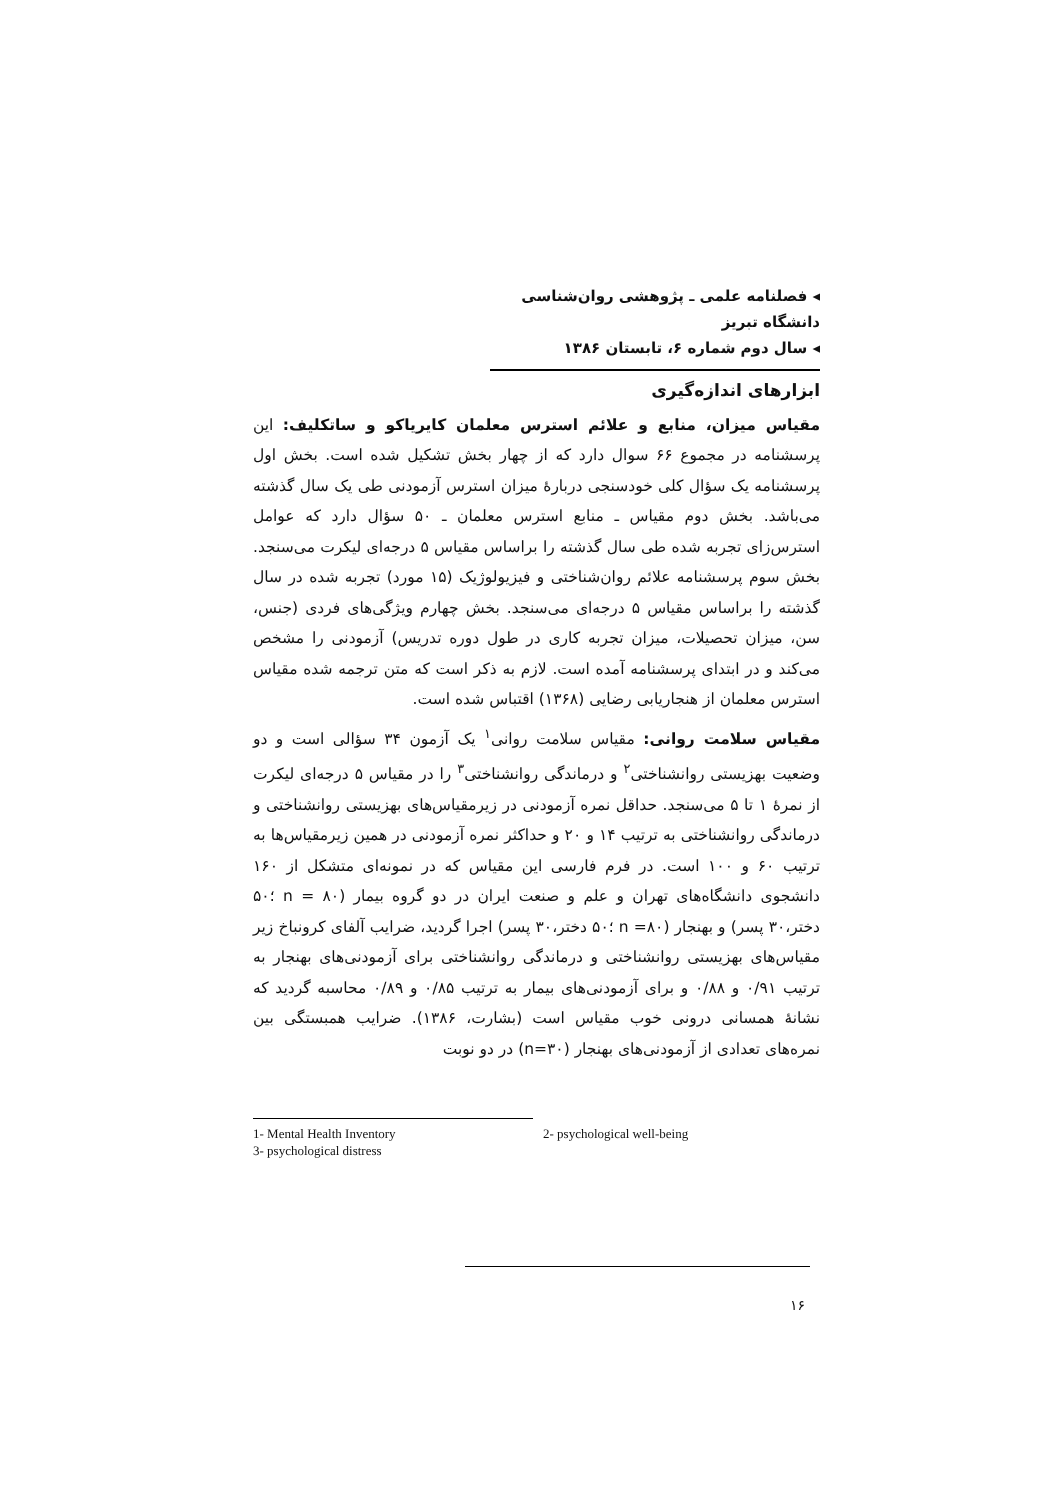◂ فصلنامه علمی ـ پژوهشی روان‌شناسی دانشگاه تبریز
◂ سال دوم شماره ۶، تابستان ۱۳۸۶
ابزارهای اندازه‌گیری
مقیاس میزان، منابع و علائم استرس معلمان کایریاکو و ساتکلیف: این پرسشنامه در مجموع ۶۶ سوال دارد که از چهار بخش تشکیل شده است. بخش اول پرسشنامه یک سؤال کلی خودسنجی دربارهٔ میزان استرس آزمودنی طی یک سال گذشته می‌باشد. بخش دوم مقیاس ـ منابع استرس معلمان ـ ۵۰ سؤال دارد که عوامل استرس‌زای تجربه شده طی سال گذشته را براساس مقیاس ۵ درجه‌ای لیکرت می‌سنجد. بخش سوم پرسشنامه علائم روان‌شناختی و فیزیولوژیک (۱۵ مورد) تجربه شده در سال گذشته را براساس مقیاس ۵ درجه‌ای می‌سنجد. بخش چهارم ویژگی‌های فردی (جنس، سن، میزان تحصیلات، میزان تجربه کاری در طول دوره تدریس) آزمودنی را مشخص می‌کند و در ابتدای پرسشنامه آمده است. لازم به ذکر است که متن ترجمه شده مقیاس استرس معلمان از هنجاریابی رضایی (۱۳۶۸) اقتباس شده است.
مقیاس سلامت روانی: مقیاس سلامت روانی<sup>۱</sup> یک آزمون ۳۴ سؤالی است و دو وضعیت بهزیستی روانشناختی<sup>۲</sup> و درماندگی روانشناختی<sup>۳</sup> را در مقیاس ۵ درجه‌ای لیکرت از نمرهٔ ۱ تا ۵ می‌سنجد. حداقل نمره آزمودنی در زیرمقیاس‌های بهزیستی روانشناختی و درماندگی روانشناختی به ترتیب ۱۴ و ۲۰ و حداکثر نمره آزمودنی در همین زیرمقیاس‌ها به ترتیب ۶۰ و ۱۰۰ است. در فرم فارسی این مقیاس که در نمونه‌ای متشکل از ۱۶۰ دانشجوی دانشگاه‌های تهران و علم و صنعت ایران در دو گروه بیمار (n = ۸۰ ؛۵۰ دختر،۳۰ پسر) و بهنجار (n =۸۰ ؛۵۰ دختر،۳۰ پسر) اجرا گردید، ضرایب آلفای کرونباخ زیر مقیاس‌های بهزیستی روانشناختی و درماندگی روانشناختی برای آزمودنی‌های بهنجار به ترتیب ۰/۹۱ و ۰/۸۸ و برای آزمودنی‌های بیمار به ترتیب ۰/۸۵ و ۰/۸۹ محاسبه گردید که نشانهٔ همسانی درونی خوب مقیاس است (بشارت، ۱۳۸۶). ضرایب همبستگی بین نمره‌های تعدادی از آزمودنی‌های بهنجار (n=۳۰) در دو نوبت
1- Mental Health Inventory 2- psychological well-being
3- psychological distress
۱۶